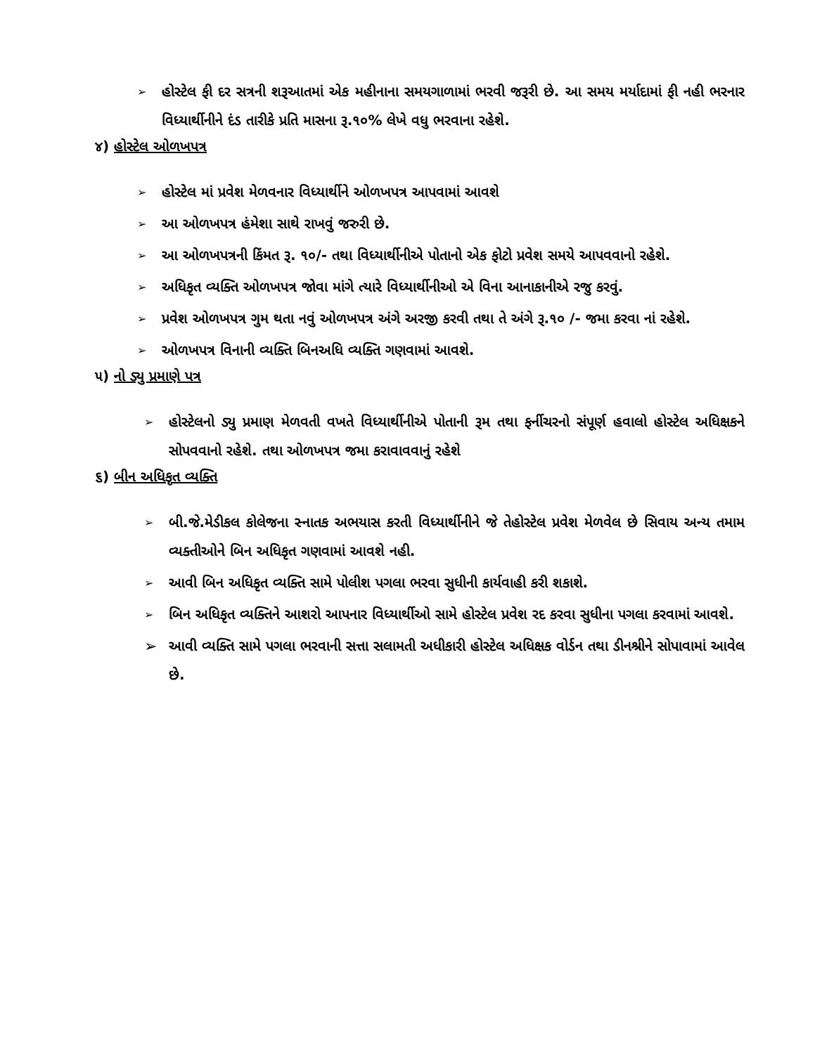➢ હોસ્ટેલ ફી દર સત્રની શરૂઆતમાં એક મહીનાના સમયગાળામાં ભરવી જરૂરી છે. આ સમય મર્યાદામાં ફી નહી ભરનાર વિધ્યાર્થીનીને દંડ તારીકે પ્રતિ માસના રૂ.૧૦% લેખે વધુ ભરવાના રહેશે.
૪) હોસ્ટેલ ઓળખપત્ર
➢ હોસ્ટેલ માં પ્રવેશ મેળવનાર વિધ્યાર્થીને ઓળખપત્ર આપવામાં આવશે
➢ આ ઓળખપત્ર હંમેશા સાથે રાખવું જરુરી છે.
➢ આ ઓળખપત્રની કિંમત રૂ. ૧૦/- તથા વિધ્યાર્થીનીએ પોતાનો એક ફોટો પ્રવેશ સમયે આપવવાનો રહેશે.
➢ અધિકૃત વ્યક્તિ ઓળખપત્ર જોવા માંગે ત્યારે વિધ્યાર્થીનીઓ એ વિના આનાકાનીએ રજુ કરવું.
➢ પ્રવેશ ઓળખપત્ર ગુમ થતા નવું ઓળખપત્ર અંગે અરજી કરવી તથા તે અંગે રૂ.૧૦ /- જમા કરવા નાં રહેશે.
➢ ઓળખપત્ર વિનાની વ્યક્તિ બિનઅધિ વ્યક્તિ ગણવામાં આવશે.
૫) નો ડ્યુ પ્રમાણે પત્ર
➢ હોસ્ટેલનો ડ્યુ પ્રમાણ મેળવતી વખતે વિધ્યાર્થીનીએ પોતાની રૂમ તથા ફર્નીચરનો સંપૂર્ણ હવાલો હોસ્ટેલ અધિક્ષકને સોપવવાનો રહેશે. તથા ઓળખપત્ર જમા કરાવાવવાનું રહેશે
૬) બીન અધિકૃત વ્યક્તિ
➢ બી.જે.મેડીકલ કોલેજના સ્નાતક અભયાસ કરતી વિધ્યાર્થીનીને જે તેહોસ્ટેલ પ્રવેશ મેળવેલ છે સિવાય અન્ય તમામ વ્યક્તીઓને બિન અધિકૃત ગણવામાં આવશે નહી.
➢ આવી બિન અધિકૃત વ્યક્તિ સામે પોલીશ પગલા ભરવા સુધીની કાર્યવાહી કરી શકાશે.
➢ બિન અધિકૃત વ્યક્તિને આશરો આપનાર વિધ્યાર્થીઓ સામે હોસ્ટેલ પ્રવેશ રદ કરવા સુધીના પગલા કરવામાં આવશે.
➢ આવી વ્યક્તિ સામે પગલા ભરવાની સત્તા સલામતી અધીકારી હોસ્ટેલ અધિક્ષક વોર્ડન તથા ડીનશ્રીને સોપાવામાં આવેલ છે.